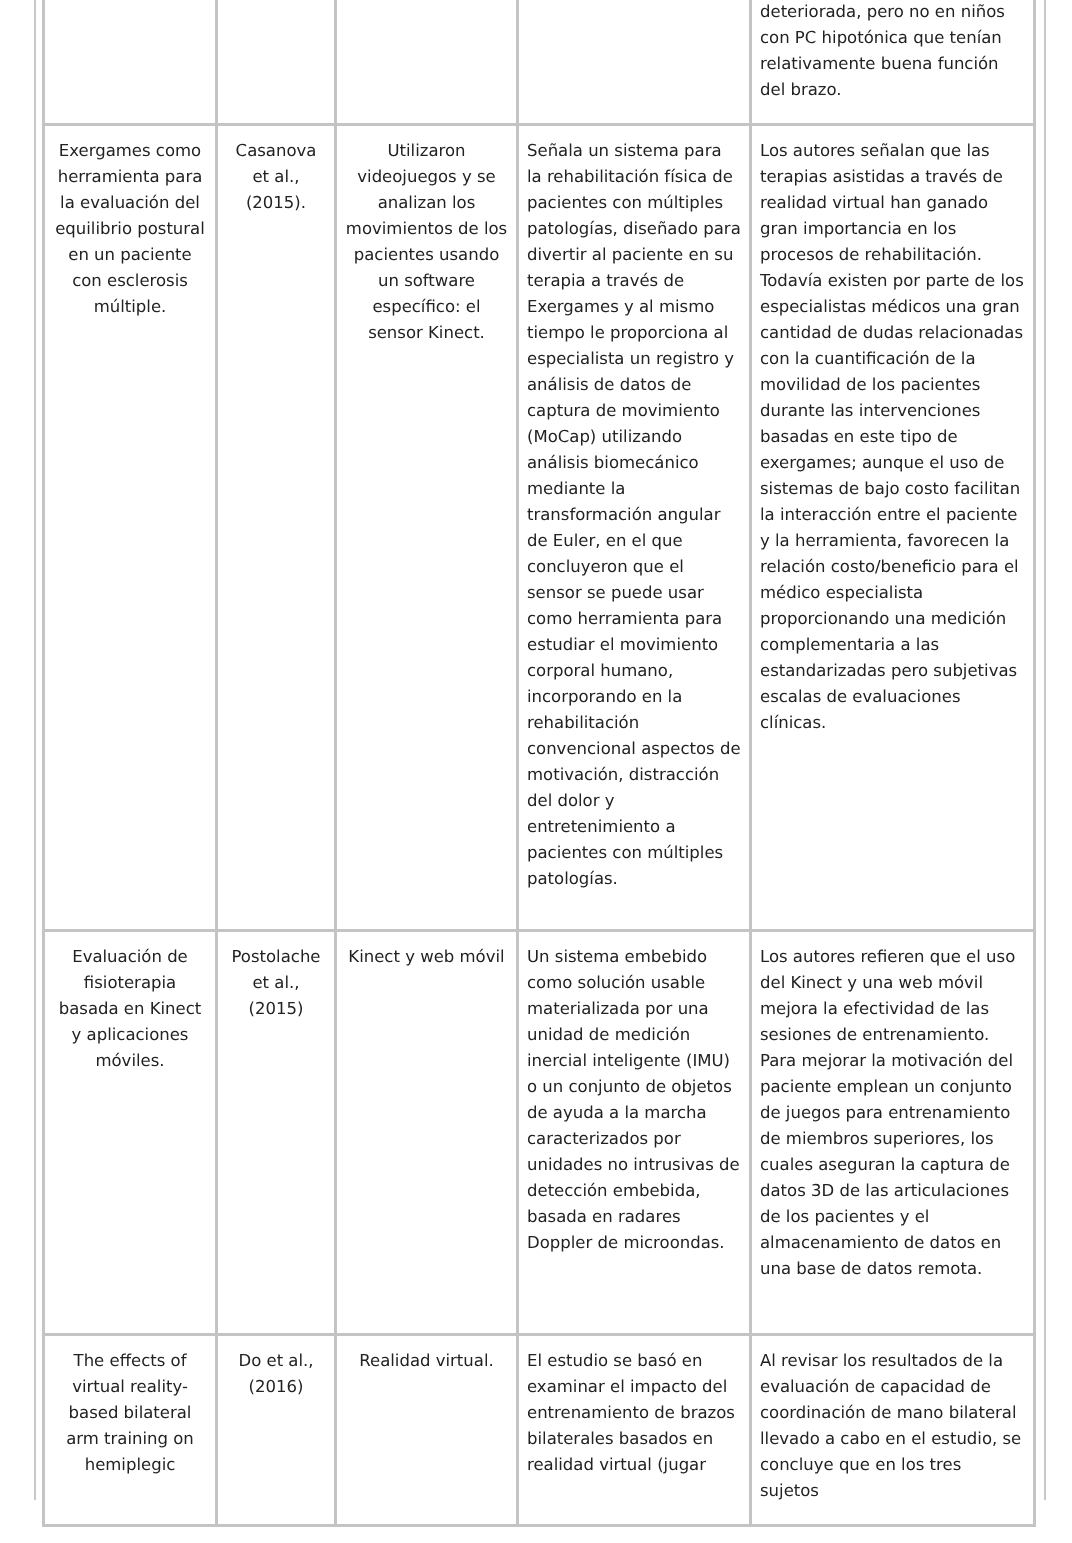| | | | | deteriorada, pero no en niños con PC hipotónica que tenían relativamente buena función del brazo. |
| Exergames como herramienta para la evaluación del equilibrio postural en un paciente con esclerosis múltiple. | Casanova et al., (2015). | Utilizaron videojuegos y se analizan los movimientos de los pacientes usando un software específico: el sensor Kinect. | Señala un sistema para la rehabilitación física de pacientes con múltiples patologías, diseñado para divertir al paciente en su terapia a través de Exergames y al mismo tiempo le proporciona al especialista un registro y análisis de datos de captura de movimiento (MoCap) utilizando análisis biomecánico mediante la transformación angular de Euler, en el que concluyeron que el sensor se puede usar como herramienta para estudiar el movimiento corporal humano, incorporando en la rehabilitación convencional aspectos de motivación, distracción del dolor y entretenimiento a pacientes con múltiples patologías. | Los autores señalan que las terapias asistidas a través de realidad virtual han ganado gran importancia en los procesos de rehabilitación. Todavía existen por parte de los especialistas médicos una gran cantidad de dudas relacionadas con la cuantificación de la movilidad de los pacientes durante las intervenciones basadas en este tipo de exergames; aunque el uso de sistemas de bajo costo facilitan la interacción entre el paciente y la herramienta, favorecen la relación costo/beneficio para el médico especialista proporcionando una medición complementaria a las estandarizadas pero subjetivas escalas de evaluaciones clínicas. |
| Evaluación de fisioterapia basada en Kinect y aplicaciones móviles. | Postolache et al., (2015) | Kinect y web móvil | Un sistema embebido como solución usable materializada por una unidad de medición inercial inteligente (IMU) o un conjunto de objetos de ayuda a la marcha caracterizados por unidades no intrusivas de detección embebida, basada en radares Doppler de microondas. | Los autores refieren que el uso del Kinect y una web móvil mejora la efectividad de las sesiones de entrenamiento. Para mejorar la motivación del paciente emplean un conjunto de juegos para entrenamiento de miembros superiores, los cuales aseguran la captura de datos 3D de las articulaciones de los pacientes y el almacenamiento de datos en una base de datos remota. |
| The effects of virtual reality-based bilateral arm training on hemiplegic | Do et al., (2016) | Realidad virtual. | El estudio se basó en examinar el impacto del entrenamiento de brazos bilaterales basados en realidad virtual (jugar | Al revisar los resultados de la evaluación de capacidad de coordinación de mano bilateral llevado a cabo en el estudio, se concluye que en los tres sujetos |